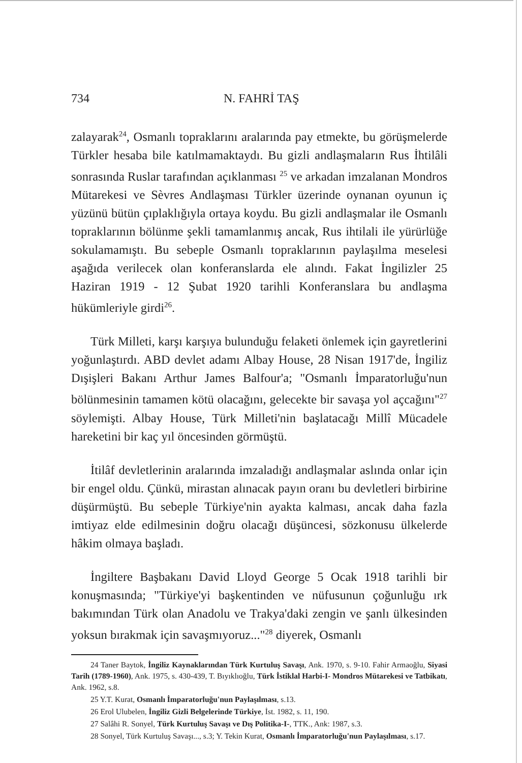734 N. FAHRİ TAŞ
zalayarak<sup>24</sup>, Osmanlı topraklarını aralarında pay etmekte, bu görüşmelerde Türkler hesaba bile katılmamaktaydı. Bu gizli andlaşmaların Rus İhtilâli sonrasında Ruslar tarafından açıklanması <sup>25</sup> ve arkadan imzalanan Mondros Mütarekesi ve Sèvres Andlaşması Türkler üzerinde oynanan oyunun iç yüzünü bütün çıplaklığıyla ortaya koydu. Bu gizli andlaşmalar ile Osmanlı topraklarının bölünme şekli tamamlanmış ancak, Rus ihtilali ile yürürlüğe sokulamamıştı. Bu sebeple Osmanlı topraklarının paylaşılma meselesi aşağıda verilecek olan konferanslarda ele alındı. Fakat İngilizler 25 Haziran 1919 - 12 Şubat 1920 tarihli Konferanslara bu andlaşma hükümleriyle girdi<sup>26</sup>.
Türk Milleti, karşı karşıya bulunduğu felaketi önlemek için gayretlerini yoğunlaştırdı. ABD devlet adamı Albay House, 28 Nisan 1917'de, İngiliz Dışişleri Bakanı Arthur James Balfour'a; "Osmanlı İmparatorluğu'nun bölünmesinin tamamen kötü olacağını, gelecekte bir savaşa yol açcağını"<sup>27</sup> söylemişti. Albay House, Türk Milleti'nin başlatacağı Millî Mücadele hareketini bir kaç yıl öncesinden görmüştü.
İtilâf devletlerinin aralarında imzaladığı andlaşmalar aslında onlar için bir engel oldu. Çünkü, mirastan alınacak payın oranı bu devletleri birbirine düşürmüştü. Bu sebeple Türkiye'nin ayakta kalması, ancak daha fazla imtiyaz elde edilmesinin doğru olacağı düşüncesi, sözkonusu ülkelerde hâkim olmaya başladı.
İngiltere Başbakanı David Lloyd George 5 Ocak 1918 tarihli bir konuşmasında; "Türkiye'yi başkentinden ve nüfusunun çoğunluğu ırk bakımından Türk olan Anadolu ve Trakya'daki zengin ve şanlı ülkesinden yoksun bırakmak için savaşmıyoruz..."<sup>28</sup> diyerek, Osmanlı
24 Taner Baytok, İngiliz Kaynaklarından Türk Kurtuluş Savaşı, Ank. 1970, s. 9-10. Fahir Armaoğlu, Siyasi Tarih (1789-1960), Ank. 1975, s. 430-439, T. Bıyıklıoğlu, Türk İstiklal Harbi-I- Mondros Mütarekesi ve Tatbikatı, Ank. 1962, s.8.
25 Y.T. Kurat, Osmanlı İmparatorluğu'nun Paylaşılması, s.13.
26 Erol Ulubelen, İngiliz Gizli Belgelerinde Türkiye, İst. 1982, s. 11, 190.
27 Salâhi R. Sonyel, Türk Kurtuluş Savaşı ve Dış Politika-I-, TTK., Ank: 1987, s.3.
28 Sonyel, Türk Kurtuluş Savaşı..., s.3; Y. Tekin Kurat, Osmanlı İmparatorluğu'nun Paylaşılması, s.17.